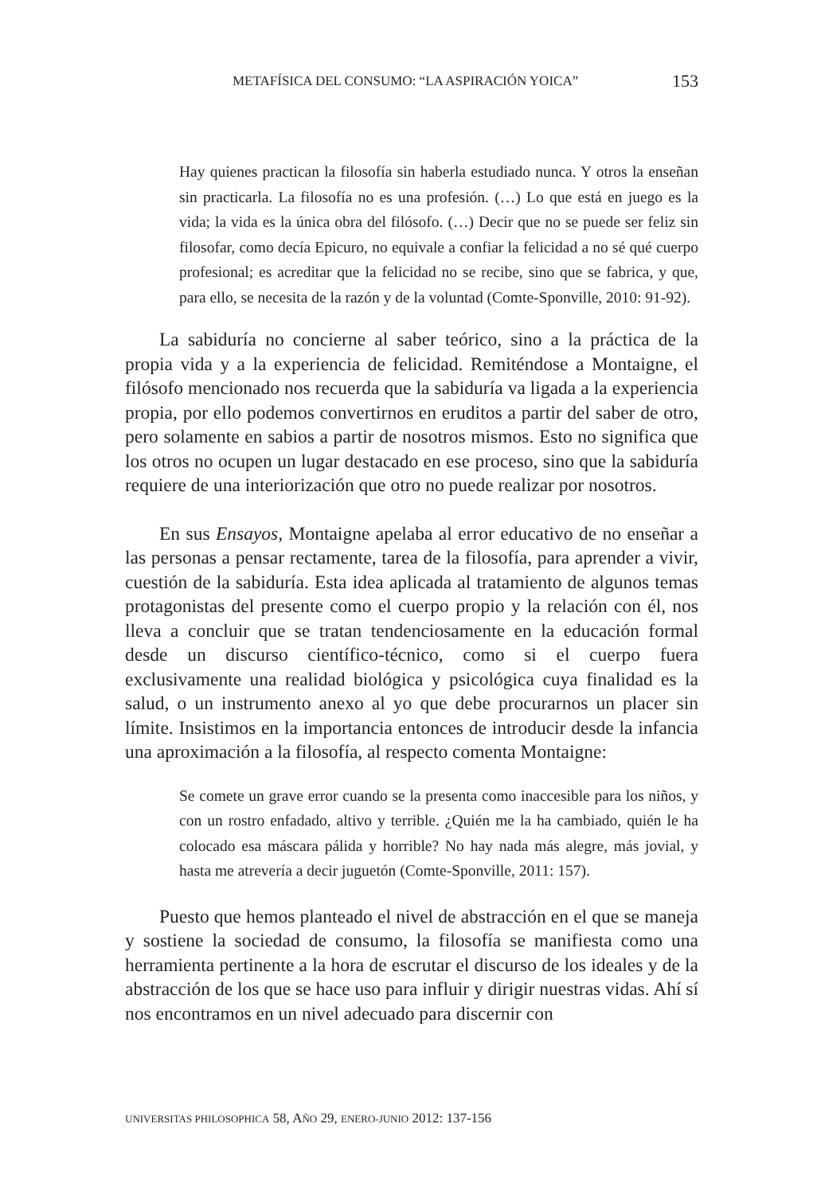METAFÍSICA DEL CONSUMO: “LA ASPIRACIÓN YOICA” 153
Hay quienes practican la filosofía sin haberla estudiado nunca. Y otros la enseñan sin practicarla. La filosofía no es una profesión. (…) Lo que está en juego es la vida; la vida es la única obra del filósofo. (…) Decir que no se puede ser feliz sin filosofar, como decía Epicuro, no equivale a confiar la felicidad a no sé qué cuerpo profesional; es acreditar que la felicidad no se recibe, sino que se fabrica, y que, para ello, se necesita de la razón y de la voluntad (Comte-Sponville, 2010: 91-92).
La sabiduría no concierne al saber teórico, sino a la práctica de la propia vida y a la experiencia de felicidad. Remiténdose a Montaigne, el filósofo mencionado nos recuerda que la sabiduría va ligada a la experiencia propia, por ello podemos convertirnos en eruditos a partir del saber de otro, pero solamente en sabios a partir de nosotros mismos. Esto no significa que los otros no ocupen un lugar destacado en ese proceso, sino que la sabiduría requiere de una interiorización que otro no puede realizar por nosotros.
En sus Ensayos, Montaigne apelaba al error educativo de no enseñar a las personas a pensar rectamente, tarea de la filosofía, para aprender a vivir, cuestión de la sabiduría. Esta idea aplicada al tratamiento de algunos temas protagonistas del presente como el cuerpo propio y la relación con él, nos lleva a concluir que se tratan tendenciosamente en la educación formal desde un discurso científico-técnico, como si el cuerpo fuera exclusivamente una realidad biológica y psicológica cuya finalidad es la salud, o un instrumento anexo al yo que debe procurarnos un placer sin límite. Insistimos en la importancia entonces de introducir desde la infancia una aproximación a la filosofía, al respecto comenta Montaigne:
Se comete un grave error cuando se la presenta como inaccesible para los niños, y con un rostro enfadado, altivo y terrible. ¿Quién me la ha cambiado, quién le ha colocado esa máscara pálida y horrible? No hay nada más alegre, más jovial, y hasta me atrevería a decir juguetón (Comte-Sponville, 2011: 157).
Puesto que hemos planteado el nivel de abstracción en el que se maneja y sostiene la sociedad de consumo, la filosofía se manifiesta como una herramienta pertinente a la hora de escrutar el discurso de los ideales y de la abstracción de los que se hace uso para influir y dirigir nuestras vidas. Ahí sí nos encontramos en un nivel adecuado para discernir con
UNIVERSITAS PHILOSOPHICA 58, AÑO 29, ENERO-JUNIO 2012: 137-156